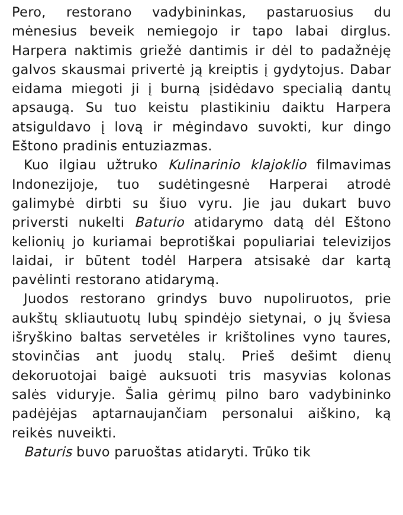Pero, restorano vadybininkas, pastaruosius du mėnesius beveik nemiegojo ir tapo labai dirglus. Harpera naktimis griežė dantimis ir dėl to padažnėję galvos skausmai privertė ją kreiptis į gydytojus. Dabar eidama miegoti ji į burną įsidėdavo specialią dantų apsaugą. Su tuo keistu plastikiniu daiktu Harpera atsigulda­vo į lovą ir mėgindavo suvokti, kur dingo Eštono pradinis entuziazmas.
Kuo ilgiau užtruko Kulinarinio klajoklio filmavimas Indonezijoje, tuo sudėtingesnė Harperai atrodė galimybė dirbti su šiuo vyru. Jie jau dukart buvo priversti nukelti Baturio atidarymo datą dėl Eštono kelionių jo kuriamai beprotiškai populiariai televizijos laidai, ir būtent todėl Harpera atsisakė dar kartą pavėlinti restorano atidarymą.
Juodos restorano grindys buvo nupoliruotos, prie aukštų skliautuotų lubų spindėjo sietynai, o jų šviesa išryškino baltas servetėles ir krištolines vyno taures, stovinčias ant juodų stalų. Prieš dešimt dienų dekoruotojai baigė auksuoti tris masyvias kolonas salės viduryje. Šalia gėrimų pilno baro vadybininko padėjėjas aptarnaujančiam personalui aiškino, ką reikės nuveikti.
Baturis buvo paruoštas atidaryti. Trūko tik